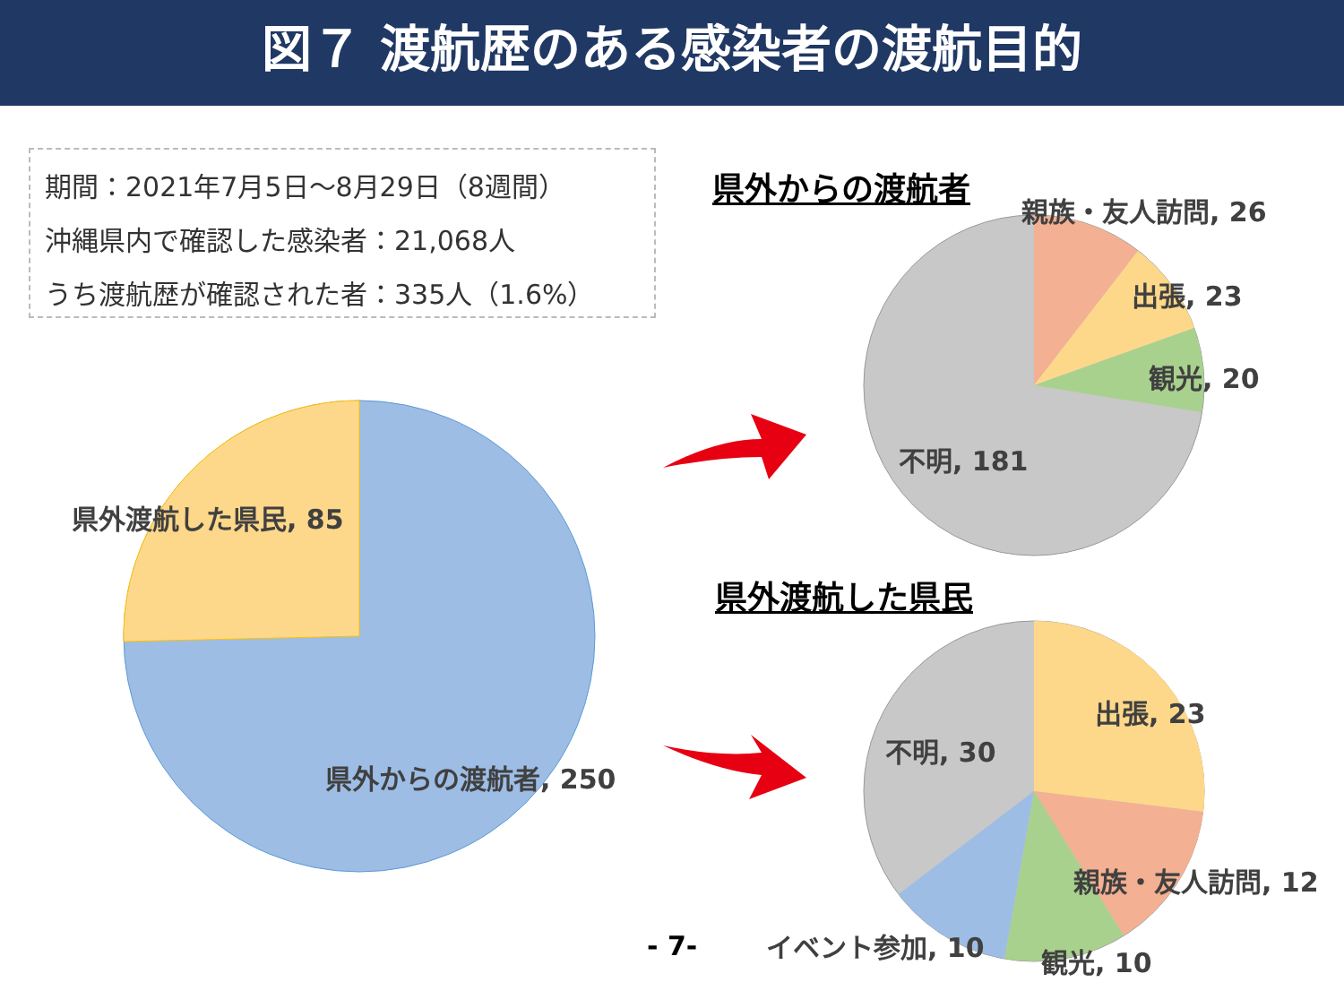図７ 渡航歴のある感染者の渡航目的
期間：2021年7月5日～8月29日（8週間）
沖縄県内で確認した感染者：21,068人
うち渡航歴が確認された者：335人（1.6%）
県外渡航した県民, 85
県外からの渡航者, 250
県外からの渡航者
親族・友人訪問, 26
出張, 23
観光, 20
不明, 181
県外渡航した県民
出張, 23
不明, 30
親族・友人訪問, 12
- 7- イベント参加, 10 観光, 10